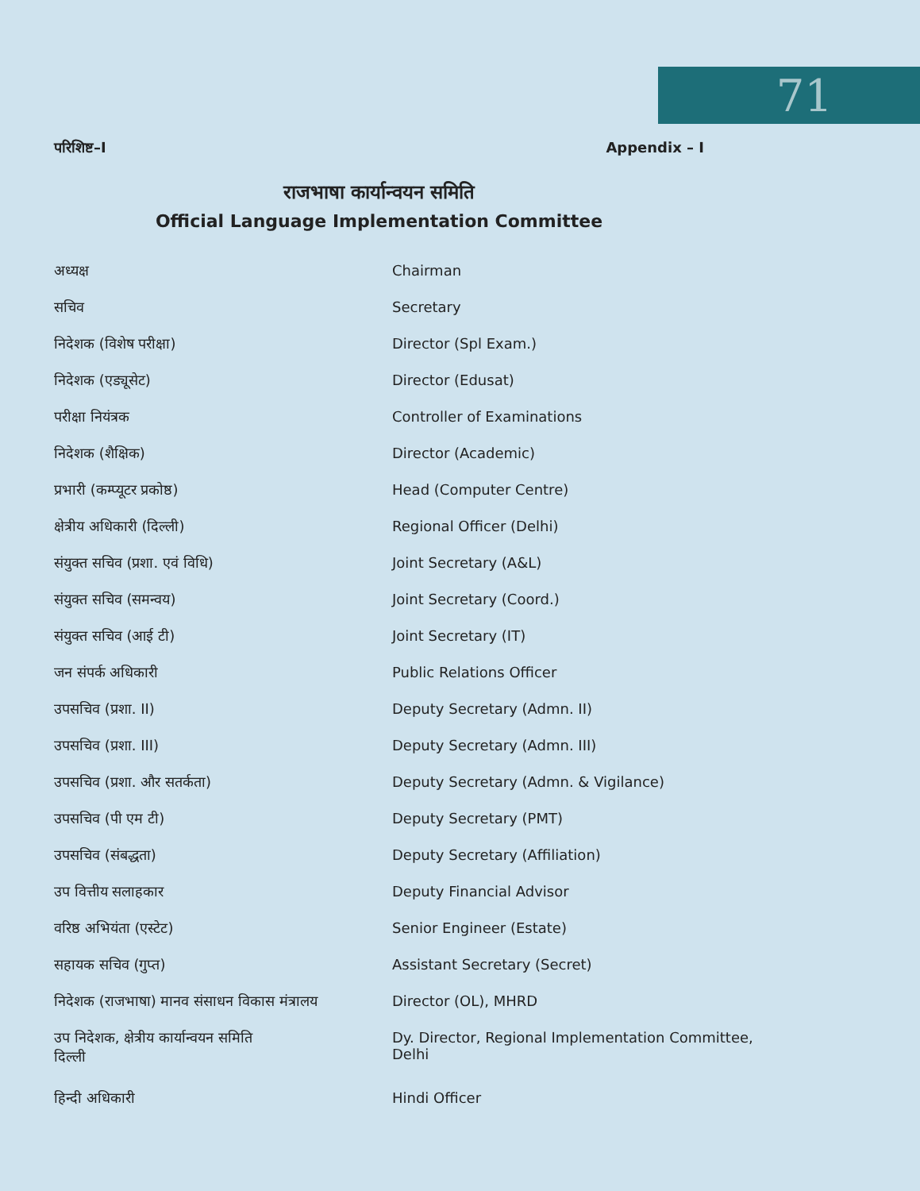71
परिशिष्ट–I Appendix – I
राजभाषा कार्यान्वयन समिति
Official Language Implementation Committee
| अध्यक्ष | Chairman |
| सचिव | Secretary |
| निदेशक (विशेष परीक्षा) | Director (Spl Exam.) |
| निदेशक (एड्यूसेट) | Director (Edusat) |
| परीक्षा नियंत्रक | Controller of Examinations |
| निदेशक (शैक्षिक) | Director (Academic) |
| प्रभारी (कम्प्यूटर प्रकोष्ठ) | Head (Computer Centre) |
| क्षेत्रीय अधिकारी (दिल्ली) | Regional Officer (Delhi) |
| संयुक्त सचिव (प्रशा. एवं विधि) | Joint Secretary (A&L) |
| संयुक्त सचिव (समन्वय) | Joint Secretary (Coord.) |
| संयुक्त सचिव (आई टी) | Joint Secretary (IT) |
| जन संपर्क अधिकारी | Public Relations Officer |
| उपसचिव (प्रशा. II) | Deputy Secretary (Admn. II) |
| उपसचिव (प्रशा. III) | Deputy Secretary (Admn. III) |
| उपसचिव (प्रशा. और सतर्कता) | Deputy Secretary (Admn. & Vigilance) |
| उपसचिव (पी एम टी) | Deputy Secretary (PMT) |
| उपसचिव (संबद्धता) | Deputy Secretary (Affiliation) |
| उप वित्तीय सलाहकार | Deputy Financial Advisor |
| वरिष्ठ अभियंता (एस्टेट) | Senior Engineer (Estate) |
| सहायक सचिव (गुप्त) | Assistant Secretary (Secret) |
| निदेशक (राजभाषा) मानव संसाधन विकास मंत्रालय | Director (OL), MHRD |
| उप निदेशक, क्षेत्रीय कार्यान्वयन समिति दिल्ली | Dy. Director, Regional Implementation Committee, Delhi |
| हिन्दी अधिकारी | Hindi Officer |